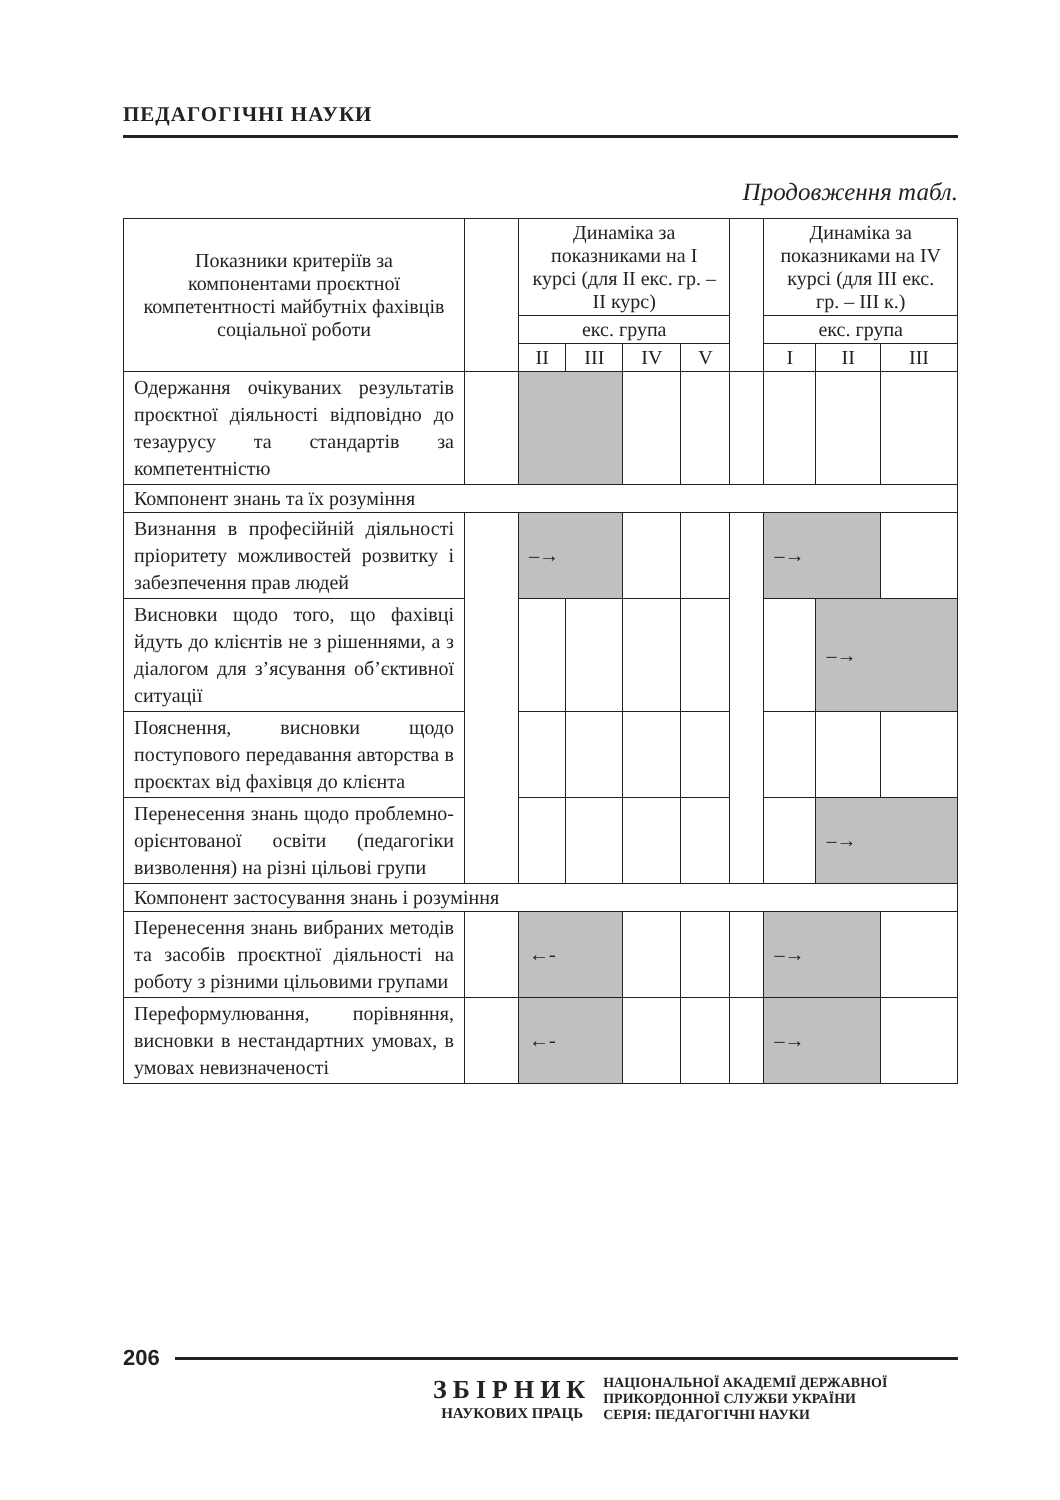ПЕДАГОГІЧНІ НАУКИ
Продовження табл.
| Показники критеріїв за компонентами проєктної компетентності майбутніх фахівців соціальної роботи | | Динаміка за показниками на I курсі (для II екс. гр. – II курс) | | | | | Динаміка за показниками на IV курсі (для III екс. гр. – III к.) | | |
| --- | --- | --- | --- | --- | --- | --- | --- | --- | --- |
| | | екс. група | | | | | екс. група | | |
| | | II | III | IV | V | | I | II | III |
| Одержання очікуваних результатів проєктної діяльності відповідно до тезаурусу та стандартів за компетентністю | | | | | | | | | |
| Компонент знань та їх розуміння | | | | | | | | | |
| Визнання в професійній діяльності пріоритету можливостей розвитку і забезпечення прав людей | | –→ | | | | | –→ | | |
| Висновки щодо того, що фахівці йдуть до клієнтів не з рішеннями, а з діалогом для з’ясування об’єктивної ситуації | | | | | | | | –→ | |
| Пояснення, висновки щодо поступового передавання авторства в проєктах від фахівця до клієнта | | | | | | | | | |
| Перенесення знань щодо проблемно-орієнтованої освіти (педагогіки визволення) на різні цільові групи | | | | | | | | –→ | |
| Компонент застосування знань і розуміння | | | | | | | | | |
| Перенесення знань вибраних методів та засобів проєктної діяльності на роботу з різними цільовими групами | | ←- | | | | | –→ | | |
| Переформулювання, порівняння, висновки в нестандартних умовах, в умовах невизначеності | | ←- | | | | | –→ | | |
206
ЗБІРНИК
НАУКОВИХ ПРАЦЬ
НАЦІОНАЛЬНОЇ АКАДЕМІЇ ДЕРЖАВНОЇ
ПРИКОРДОННОЇ СЛУЖБИ УКРАЇНИ
СЕРІЯ: ПЕДАГОГІЧНІ НАУКИ